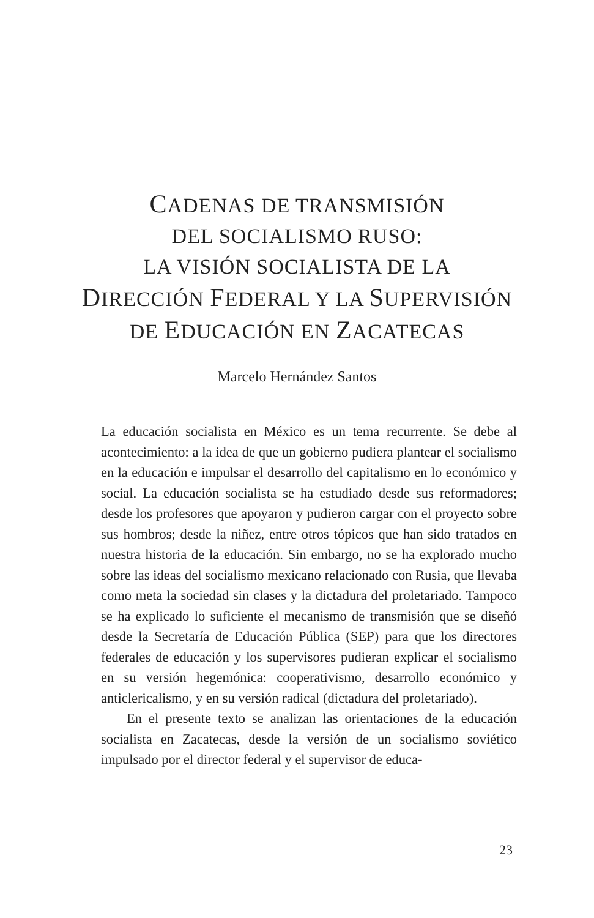CADENAS DE TRANSMISIÓN
DEL SOCIALISMO RUSO:
LA VISIÓN SOCIALISTA DE LA
DIRECCIÓN FEDERAL Y LA SUPERVISIÓN
DE EDUCACIÓN EN ZACATECAS
Marcelo Hernández Santos
La educación socialista en México es un tema recurrente. Se debe al acontecimiento: a la idea de que un gobierno pudiera plantear el socialismo en la educación e impulsar el desarrollo del capitalismo en lo económico y social. La educación socialista se ha estudiado desde sus reformadores; desde los profesores que apoyaron y pudieron cargar con el proyecto sobre sus hombros; desde la niñez, entre otros tópicos que han sido tratados en nuestra historia de la educación. Sin embargo, no se ha explorado mucho sobre las ideas del socialismo mexicano relacionado con Rusia, que llevaba como meta la sociedad sin clases y la dictadura del proletariado. Tampoco se ha explicado lo suficiente el mecanismo de transmisión que se diseñó desde la Secretaría de Educación Pública (SEP) para que los directores federales de educación y los supervisores pudieran explicar el socialismo en su versión hegemónica: cooperativismo, desarrollo económico y anticlericalismo, y en su versión radical (dictadura del proletariado).
En el presente texto se analizan las orientaciones de la educación socialista en Zacatecas, desde la versión de un socialismo soviético impulsado por el director federal y el supervisor de educa-
23